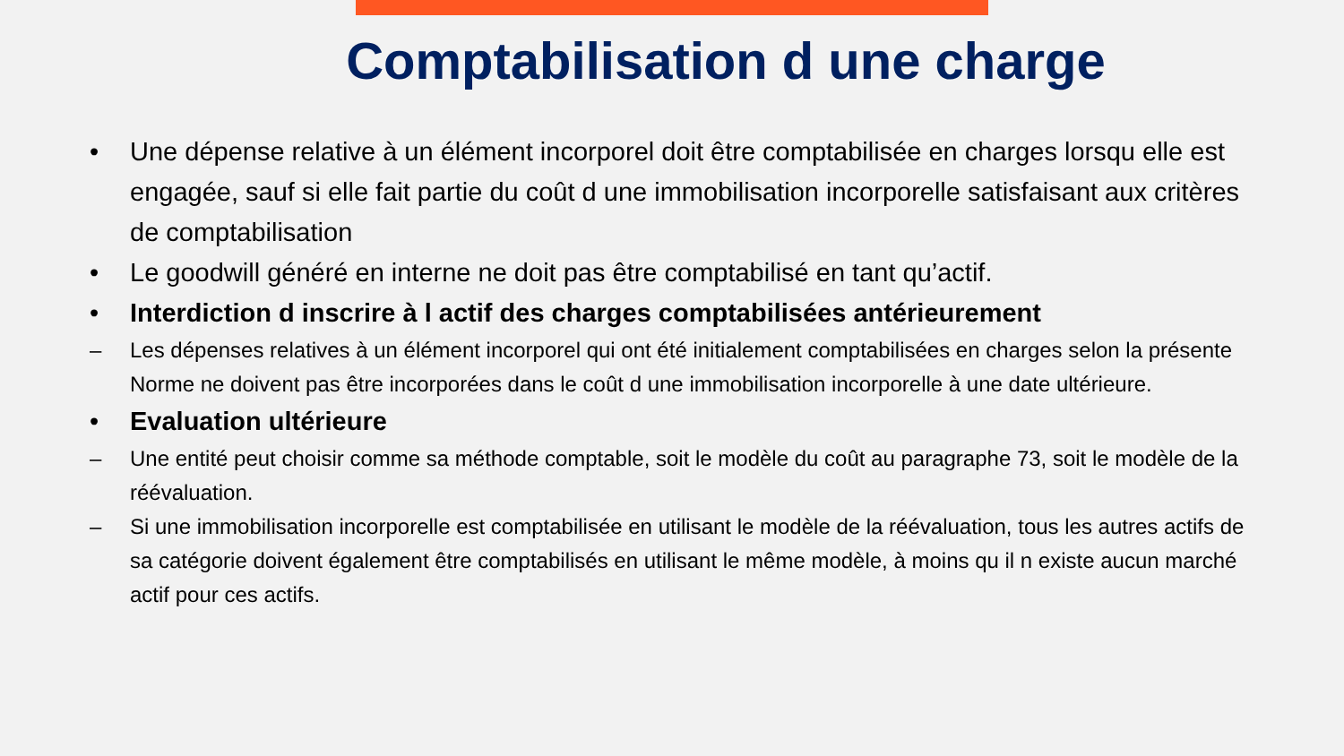Comptabilisation d une charge
• Une dépense relative à un élément incorporel doit être comptabilisée en charges lorsqu elle est engagée, sauf si elle fait partie du coût d une immobilisation incorporelle satisfaisant aux critères de comptabilisation
• Le goodwill généré en interne ne doit pas être comptabilisé en tant qu’actif.
• Interdiction d inscrire à l actif des charges comptabilisées antérieurement
– Les dépenses relatives à un élément incorporel qui ont été initialement comptabilisées en charges selon la présente Norme ne doivent pas être incorporées dans le coût d une immobilisation incorporelle à une date ultérieure.
• Evaluation ultérieure
– Une entité peut choisir comme sa méthode comptable, soit le modèle du coût au paragraphe 73, soit le modèle de la réévaluation.
– Si une immobilisation incorporelle est comptabilisée en utilisant le modèle de la réévaluation, tous les autres actifs de sa catégorie doivent également être comptabilisés en utilisant le même modèle, à moins qu il n existe aucun marché actif pour ces actifs.